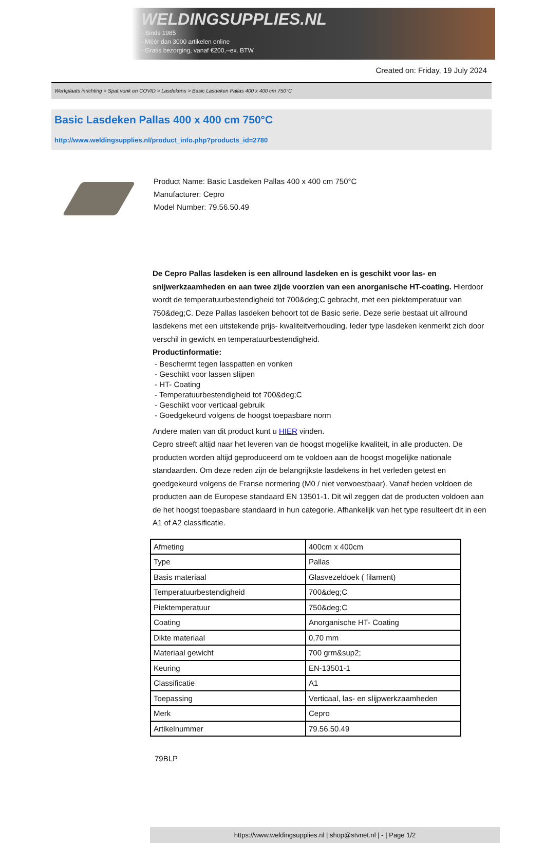WELDINGSUPPLIES.NL
- Sinds 1985
- Méér dan 3000 artikelen online
- Gratis bezorging, vanaf €200,--ex. BTW
Created on: Friday, 19 July 2024
Werkplaats inrichting > Spat,vonk en COVID > Lasdekens > Basic Lasdeken Pallas 400 x 400 cm 750°C
Basic Lasdeken Pallas 400 x 400 cm 750°C
http://www.weldingsupplies.nl/product_info.php?products_id=2780
Product Name: Basic Lasdeken Pallas 400 x 400 cm 750°C
Manufacturer: Cepro
Model Number: 79.56.50.49
De Cepro Pallas lasdeken is een allround lasdeken en is geschikt voor las- en snijwerkzaamheden en aan twee zijde voorzien van een anorganische HT-coating. Hierdoor wordt de temperatuurbestendigheid tot 700&deg;C gebracht, met een piektemperatuur van 750&deg;C. Deze Pallas lasdeken behoort tot de Basic serie. Deze serie bestaat uit allround lasdekens met een uitstekende prijs- kwaliteitverhouding. Ieder type lasdeken kenmerkt zich door verschil in gewicht en temperatuurbestendigheid.
Productinformatie:
- Beschermt tegen lasspatten en vonken
- Geschikt voor lassen slijpen
- HT- Coating
- Temperatuurbestendigheid tot 700&deg;C
- Geschikt voor verticaal gebruik
- Goedgekeurd volgens de hoogst toepasbare norm
Andere maten van dit product kunt u HIER vinden.
Cepro streeft altijd naar het leveren van de hoogst mogelijke kwaliteit, in alle producten. De producten worden altijd geproduceerd om te voldoen aan de hoogst mogelijke nationale standaarden. Om deze reden zijn de belangrijkste lasdekens in het verleden getest en goedgekeurd volgens de Franse normering (M0 / niet verwoestbaar). Vanaf heden voldoen de producten aan de Europese standaard EN 13501-1. Dit wil zeggen dat de producten voldoen aan de het hoogst toepasbare standaard in hun categorie. Afhankelijk van het type resulteert dit in een A1 of A2 classificatie.
| Afmeting | 400cm x 400cm |
| Type | Pallas |
| Basis materiaal | Glasvezeldoek ( filament) |
| Temperatuurbestendigheid | 700&deg;C |
| Piektemperatuur | 750&deg;C |
| Coating | Anorganische HT- Coating |
| Dikte materiaal | 0,70 mm |
| Materiaal gewicht | 700 grm&sup2; |
| Keuring | EN-13501-1 |
| Classificatie | A1 |
| Toepassing | Verticaal, las- en slijpwerkzaamheden |
| Merk | Cepro |
| Artikelnummer | 79.56.50.49 |
79BLP
https://www.weldingsupplies.nl | shop@stvnet.nl | - | Page 1/2